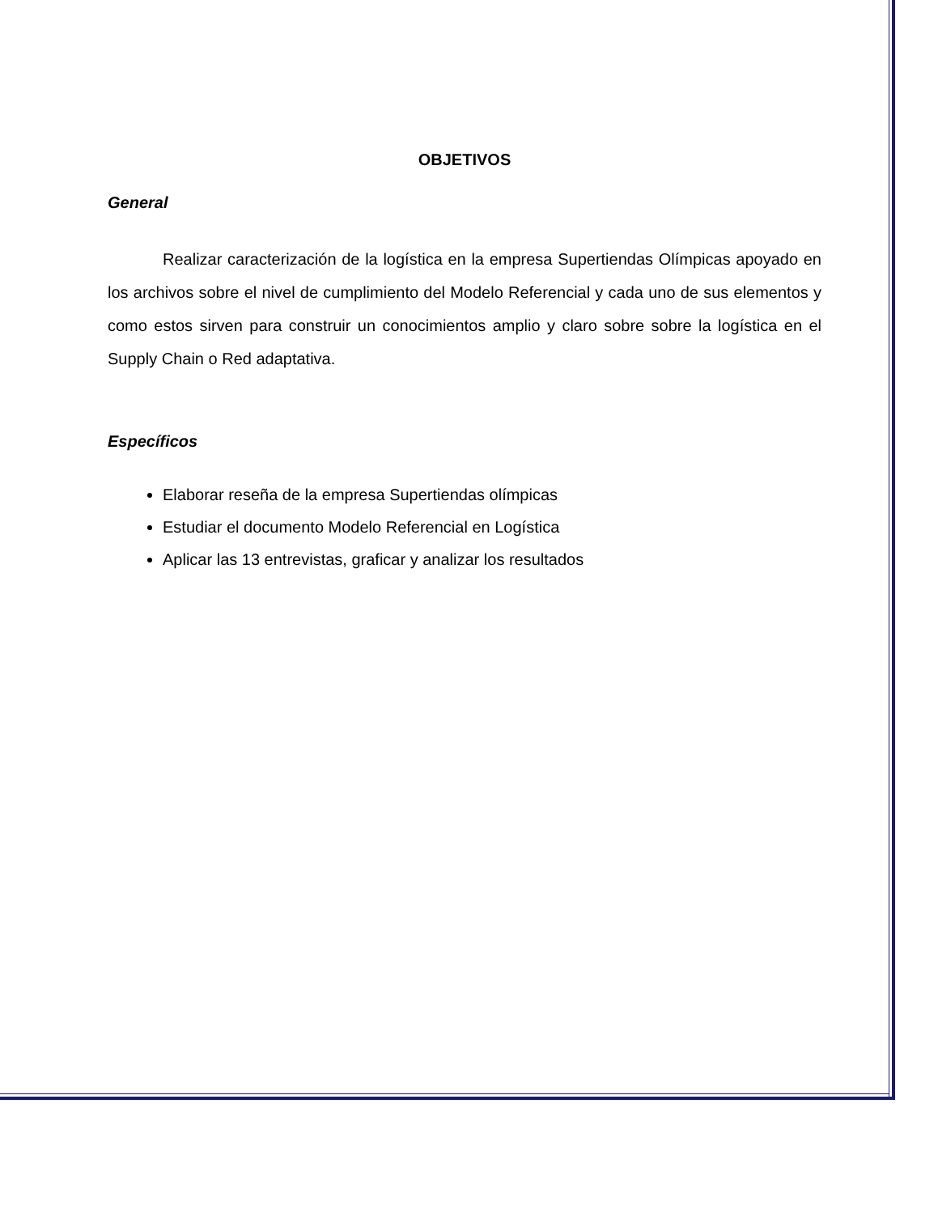OBJETIVOS
General
Realizar caracterización de la logística en la empresa Supertiendas Olímpicas apoyado en los archivos sobre el nivel de cumplimiento del Modelo Referencial y cada uno de sus elementos y como estos sirven para construir un conocimientos amplio y claro sobre sobre la logística en el Supply Chain o Red adaptativa.
Específicos
Elaborar reseña de la empresa Supertiendas olímpicas
Estudiar el documento Modelo Referencial en Logística
Aplicar las 13 entrevistas, graficar y analizar los resultados